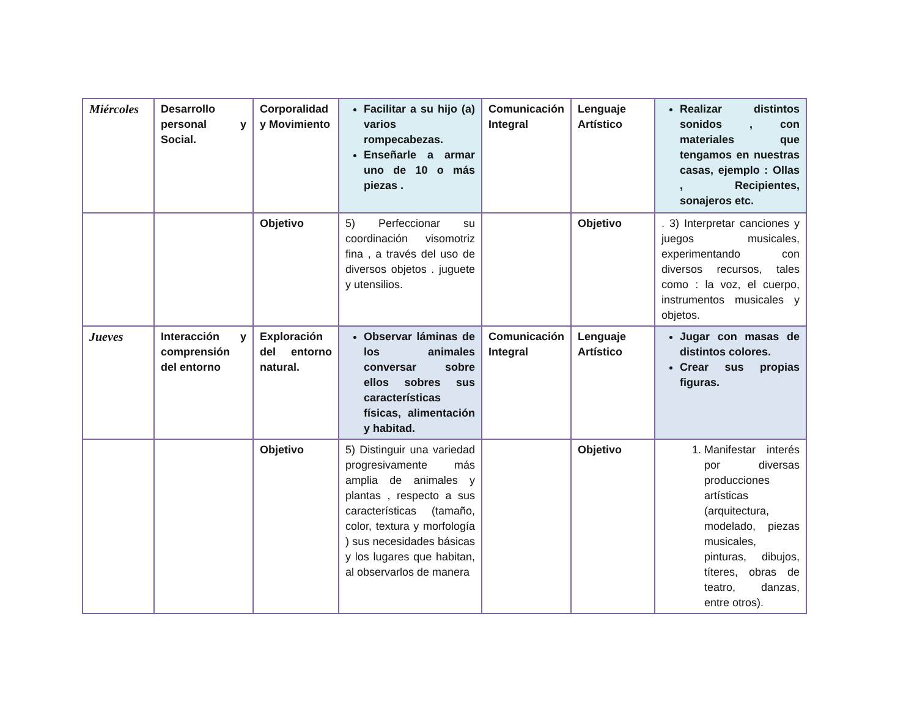| Miércoles | Desarrollo personal y Social. | Corporalidad y Movimiento | Facilitar a su hijo (a) varios rompecabezas. Enseñarle a armar uno de 10 o más piezas . | Comunicación Integral | Lenguaje Artístico | Realizar distintos sonidos , con materiales que tengamos en nuestras casas, ejemplo : Ollas , Recipientes, sonajeros etc. |
| | | Objetivo | 5) Perfeccionar su coordinación visomotriz fina , a través del uso de diversos objetos . juguete y utensilios. | | Objetivo | . 3) Interpretar canciones y juegos musicales, experimentando con diversos recursos, tales como : la voz, el cuerpo, instrumentos musicales y objetos. |
| Jueves | Interacción y comprensión del entorno | Exploración del entorno natural. | Observar láminas de los animales conversar sobre ellos sobres sus características físicas, alimentación y habitad. | Comunicación Integral | Lenguaje Artístico | Jugar con masas de distintos colores. Crear sus propias figuras. |
| | | Objetivo | 5) Distinguir una variedad progresivamente más amplia de animales y plantas , respecto a sus características (tamaño, color, textura y morfología ) sus necesidades básicas y los lugares que habitan, al observarlos de manera | | Objetivo | 1. Manifestar interés por diversas producciones artísticas (arquitectura, modelado, piezas musicales, pinturas, dibujos, títeres, obras de teatro, danzas, entre otros). |